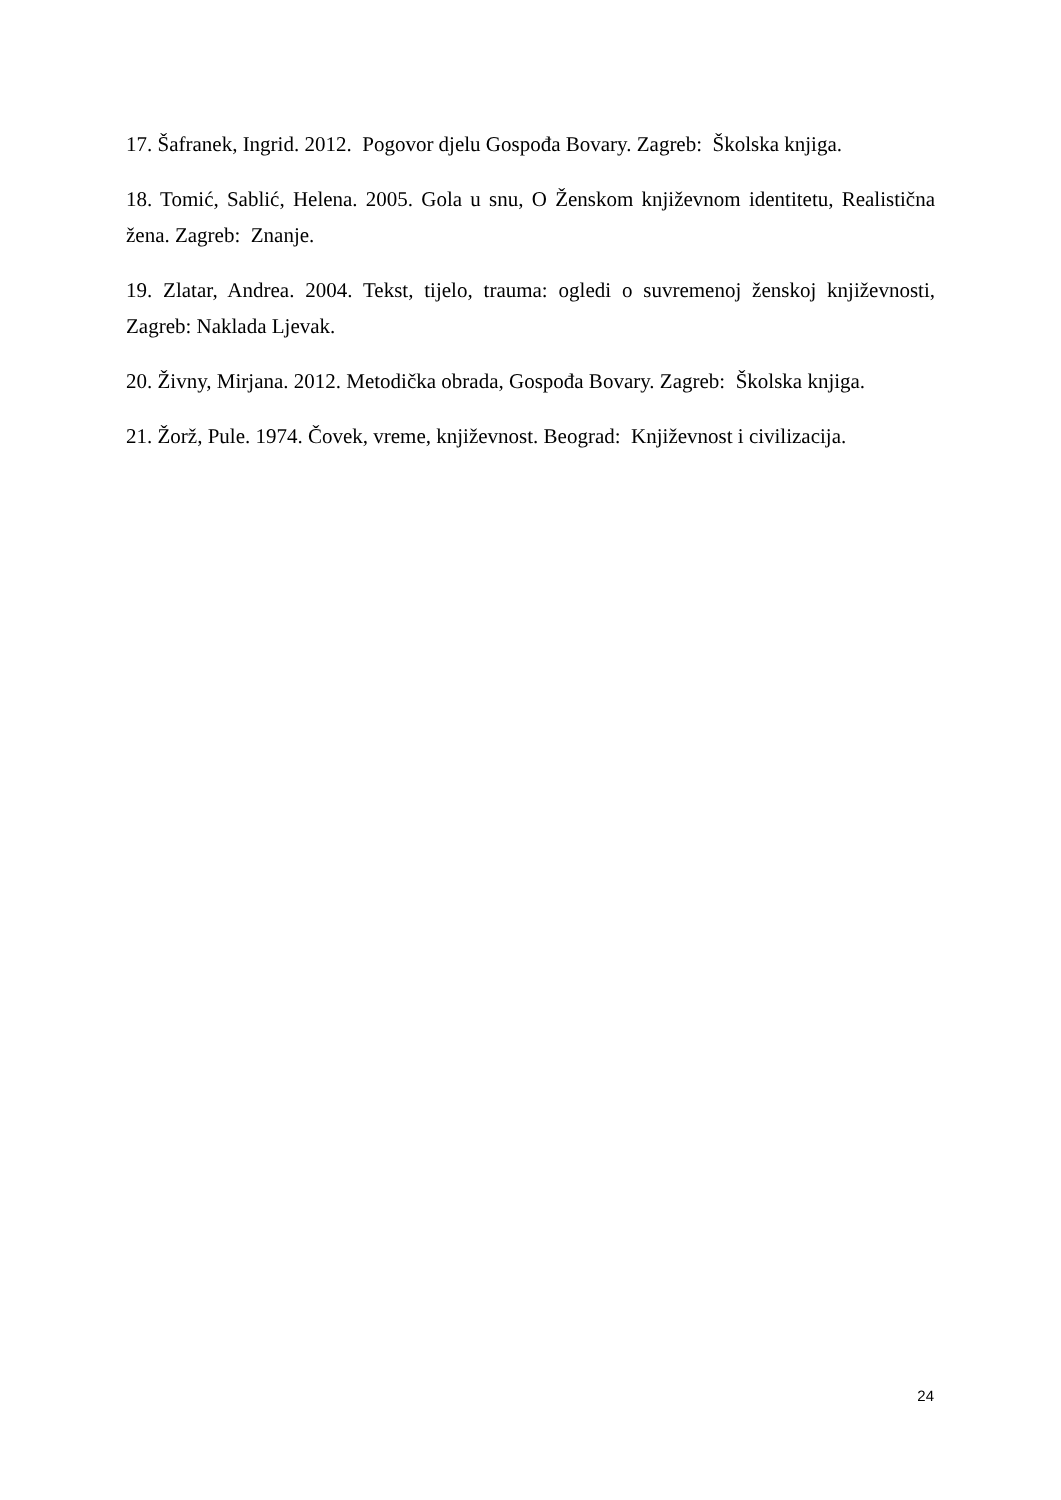17. Šafranek, Ingrid. 2012. Pogovor djelu Gospođa Bovary. Zagreb: Školska knjiga.
18. Tomić, Sablić, Helena. 2005. Gola u snu, O Ženskom književnom identitetu, Realistična žena. Zagreb: Znanje.
19. Zlatar, Andrea. 2004. Tekst, tijelo, trauma: ogledi o suvremenoj ženskoj književnosti, Zagreb: Naklada Ljevak.
20. Živny, Mirjana. 2012. Metodička obrada, Gospođa Bovary. Zagreb: Školska knjiga.
21. Žorž, Pule. 1974. Čovek, vreme, književnost. Beograd: Književnost i civilizacija.
24